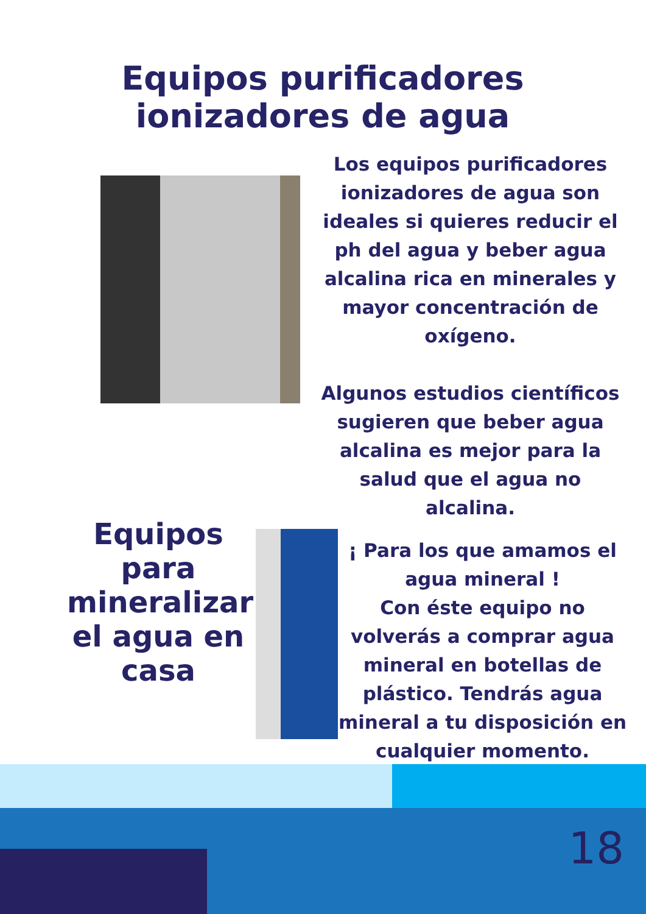Equipos purificadores ionizadores de agua
Los equipos purificadores ionizadores de agua son ideales si quieres reducir el ph del agua y beber agua alcalina rica en minerales y mayor concentración de oxígeno.
Algunos estudios científicos sugieren que beber agua alcalina es mejor para la salud que el agua no alcalina.
Equipos para mineralizar el agua en casa
¡ Para los que amamos el agua mineral !
Con éste equipo no volverás a comprar agua mineral en botellas de plástico. Tendrás agua mineral a tu disposición en cualquier momento.
18